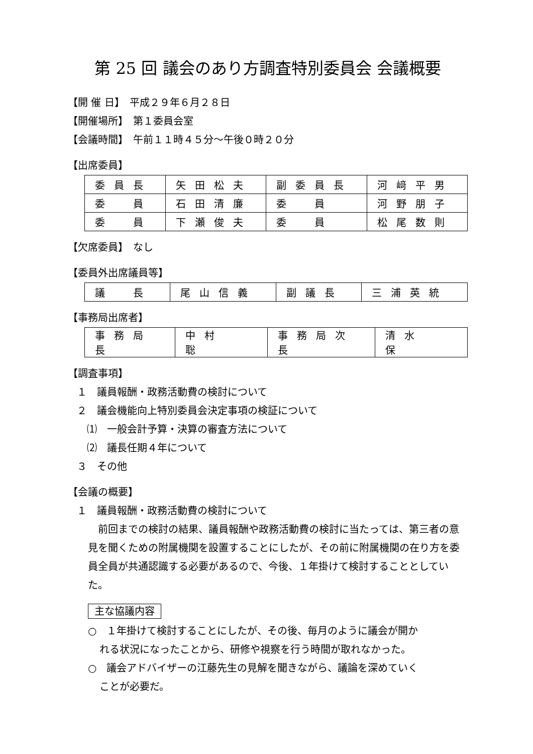第 25 回 議会のあり方調査特別委員会 会議概要
【開 催 日】　平成２９年６月２８日
【開催場所】　第１委員会室
【会議時間】　午前１１時４５分～午後０時２０分
【出席委員】
| 委員長 | 矢田松夫 | 副委員長 | 河﨑平男 |
| 委 員 | 石田清廉 | 委 員 | 河野朋子 |
| 委 員 | 下瀬俊夫 | 委 員 | 松尾数則 |
【欠席委員】　なし
【委員外出席議員等】
| 議 長 | 尾山信義 | 副議長 | 三浦英統 |
【事務局出席者】
| 事務局長 | 中村 聡 | 事務局次長 | 清水 保 |
【調査事項】
１　議員報酬・政務活動費の検討について
２　議会機能向上特別委員会決定事項の検証について
⑴　一般会計予算・決算の審査方法について
⑵　議長任期４年について
３　その他
【会議の概要】
１　議員報酬・政務活動費の検討について
　前回までの検討の結果、議員報酬や政務活動費の検討に当たっては、第三者の意見を聞くための附属機関を設置することにしたが、その前に附属機関の在り方を委員全員が共通認識する必要があるので、今後、１年掛けて検討することとしていた。
主な協議内容
○　１年掛けて検討することにしたが、その後、毎月のように議会が開か
れる状況になったことから、研修や視察を行う時間が取れなかった。
○　議会アドバイザーの江藤先生の見解を聞きながら、議論を深めていく
ことが必要だ。